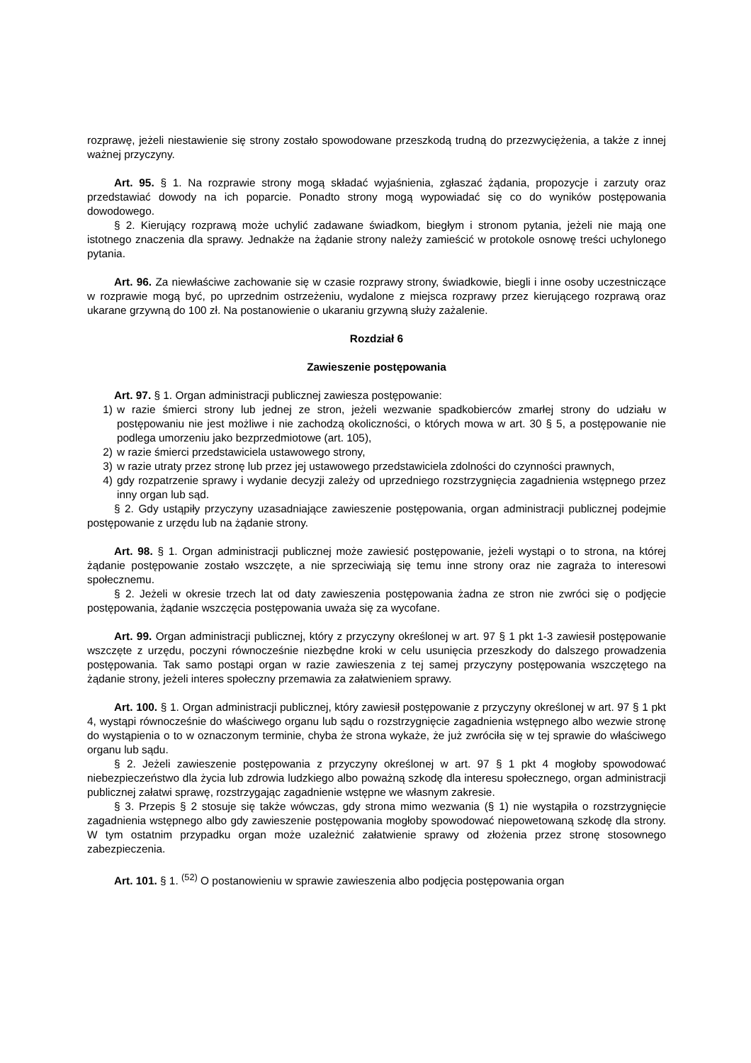rozprawę, jeżeli niestawienie się strony zostało spowodowane przeszkodą trudną do przezwyciężenia, a także z innej ważnej przyczyny.
Art. 95. § 1. Na rozprawie strony mogą składać wyjaśnienia, zgłaszać żądania, propozycje i zarzuty oraz przedstawiać dowody na ich poparcie. Ponadto strony mogą wypowiadać się co do wyników postępowania dowodowego.
§ 2. Kierujący rozprawą może uchylić zadawane świadkom, biegłym i stronom pytania, jeżeli nie mają one istotnego znaczenia dla sprawy. Jednakże na żądanie strony należy zamieścić w protokole osnowę treści uchylonego pytania.
Art. 96. Za niewłaściwe zachowanie się w czasie rozprawy strony, świadkowie, biegli i inne osoby uczestniczące w rozprawie mogą być, po uprzednim ostrzeżeniu, wydalone z miejsca rozprawy przez kierującego rozprawą oraz ukarane grzywną do 100 zł. Na postanowienie o ukaraniu grzywną służy zażalenie.
Rozdział 6
Zawieszenie postępowania
Art. 97. § 1. Organ administracji publicznej zawiesza postępowanie:
1) w razie śmierci strony lub jednej ze stron, jeżeli wezwanie spadkobierców zmarłej strony do udziału w postępowaniu nie jest możliwe i nie zachodzą okoliczności, o których mowa w art. 30 § 5, a postępowanie nie podlega umorzeniu jako bezprzedmiotowe (art. 105),
2) w razie śmierci przedstawiciela ustawowego strony,
3) w razie utraty przez stronę lub przez jej ustawowego przedstawiciela zdolności do czynności prawnych,
4) gdy rozpatrzenie sprawy i wydanie decyzji zależy od uprzedniego rozstrzygnięcia zagadnienia wstępnego przez inny organ lub sąd.
§ 2. Gdy ustąpiły przyczyny uzasadniające zawieszenie postępowania, organ administracji publicznej podejmie postępowanie z urzędu lub na żądanie strony.
Art. 98. § 1. Organ administracji publicznej może zawiesić postępowanie, jeżeli wystąpi o to strona, na której żądanie postępowanie zostało wszczęte, a nie sprzeciwiają się temu inne strony oraz nie zagraża to interesowi społecznemu.
§ 2. Jeżeli w okresie trzech lat od daty zawieszenia postępowania żadna ze stron nie zwróci się o podjęcie postępowania, żądanie wszczęcia postępowania uważa się za wycofane.
Art. 99. Organ administracji publicznej, który z przyczyny określonej w art. 97 § 1 pkt 1-3 zawiesił postępowanie wszczęte z urzędu, poczyni równocześnie niezbędne kroki w celu usunięcia przeszkody do dalszego prowadzenia postępowania. Tak samo postąpi organ w razie zawieszenia z tej samej przyczyny postępowania wszczętego na żądanie strony, jeżeli interes społeczny przemawia za załatwieniem sprawy.
Art. 100. § 1. Organ administracji publicznej, który zawiesił postępowanie z przyczyny określonej w art. 97 § 1 pkt 4, wystąpi równocześnie do właściwego organu lub sądu o rozstrzygnięcie zagadnienia wstępnego albo wezwie stronę do wystąpienia o to w oznaczonym terminie, chyba że strona wykaże, że już zwróciła się w tej sprawie do właściwego organu lub sądu.
§ 2. Jeżeli zawieszenie postępowania z przyczyny określonej w art. 97 § 1 pkt 4 mogłoby spowodować niebezpieczeństwo dla życia lub zdrowia ludzkiego albo poważną szkodę dla interesu społecznego, organ administracji publicznej załatwi sprawę, rozstrzygając zagadnienie wstępne we własnym zakresie.
§ 3. Przepis § 2 stosuje się także wówczas, gdy strona mimo wezwania (§ 1) nie wystąpiła o rozstrzygnięcie zagadnienia wstępnego albo gdy zawieszenie postępowania mogłoby spowodować niepowetowaną szkodę dla strony. W tym ostatnim przypadku organ może uzależnić załatwienie sprawy od złożenia przez stronę stosownego zabezpieczenia.
Art. 101. § 1. <sup>(52)</sup> O postanowieniu w sprawie zawieszenia albo podjęcia postępowania organ